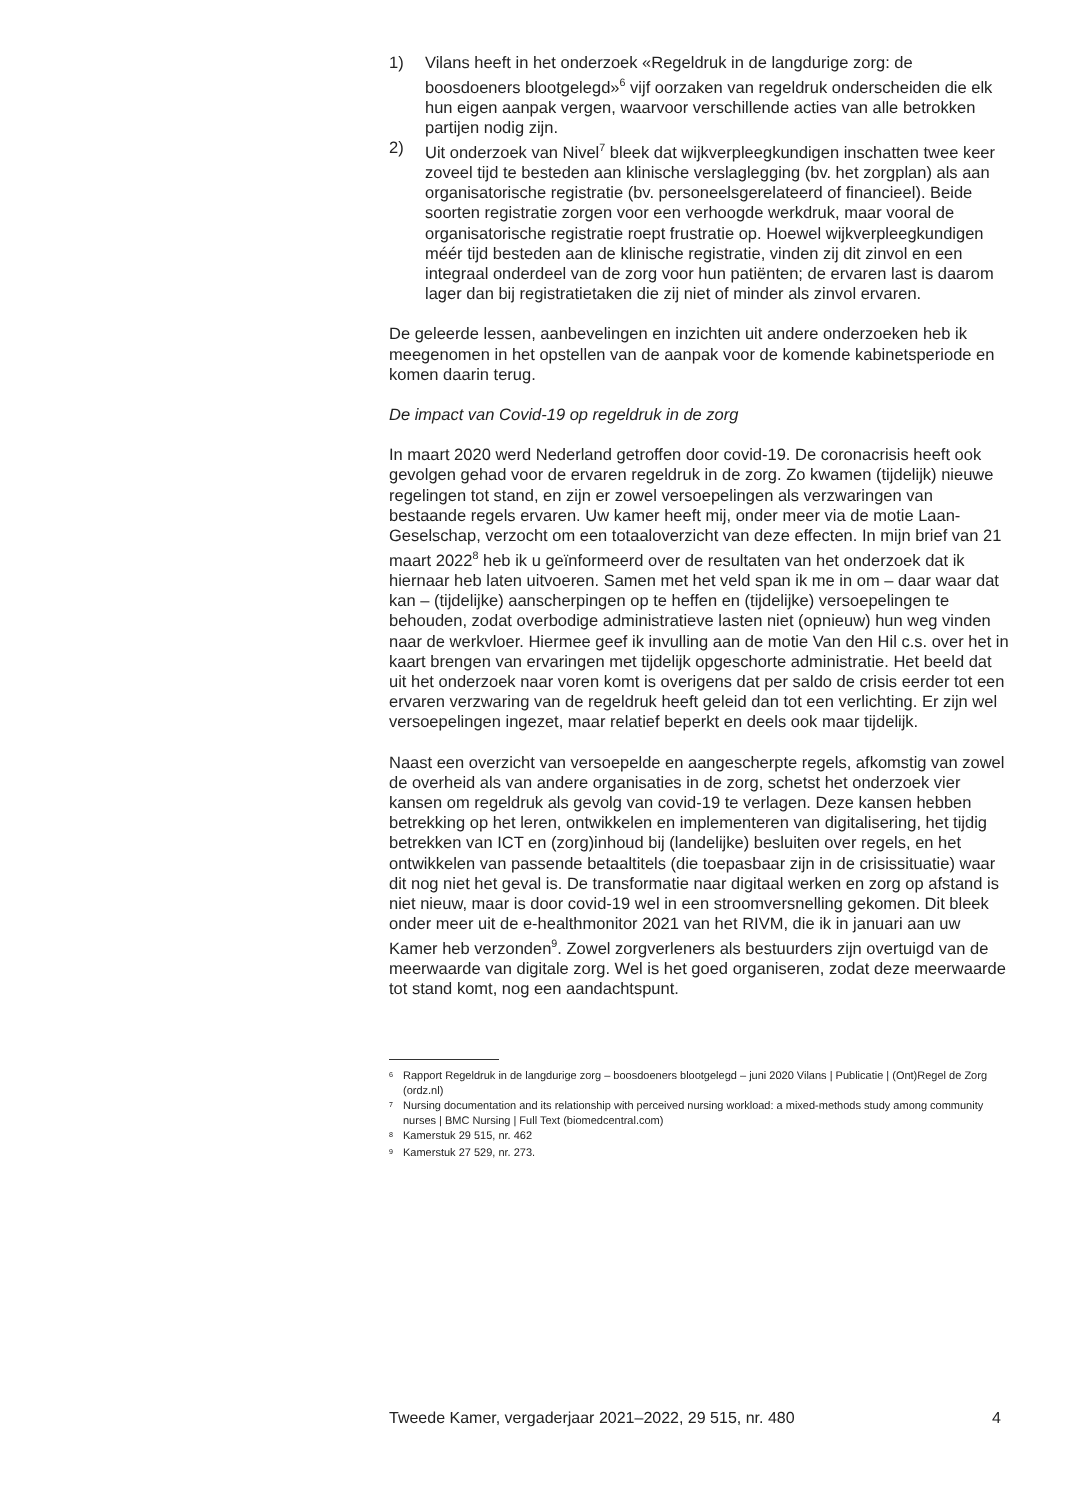1) Vilans heeft in het onderzoek «Regeldruk in de langdurige zorg: de boosdoeners blootgelegd»<sup>6</sup> vijf oorzaken van regeldruk onderscheiden die elk hun eigen aanpak vergen, waarvoor verschillende acties van alle betrokken partijen nodig zijn.
2) Uit onderzoek van Nivel<sup>7</sup> bleek dat wijkverpleegkundigen inschatten twee keer zoveel tijd te besteden aan klinische verslaglegging (bv. het zorgplan) als aan organisatorische registratie (bv. personeelsgerelateerd of financieel). Beide soorten registratie zorgen voor een verhoogde werkdruk, maar vooral de organisatorische registratie roept frustratie op. Hoewel wijkverpleegkundigen méér tijd besteden aan de klinische registratie, vinden zij dit zinvol en een integraal onderdeel van de zorg voor hun patiënten; de ervaren last is daarom lager dan bij registratietaken die zij niet of minder als zinvol ervaren.
De geleerde lessen, aanbevelingen en inzichten uit andere onderzoeken heb ik meegenomen in het opstellen van de aanpak voor de komende kabinetsperiode en komen daarin terug.
De impact van Covid-19 op regeldruk in de zorg
In maart 2020 werd Nederland getroffen door covid-19. De coronacrisis heeft ook gevolgen gehad voor de ervaren regeldruk in de zorg. Zo kwamen (tijdelijk) nieuwe regelingen tot stand, en zijn er zowel versoepelingen als verzwaringen van bestaande regels ervaren. Uw kamer heeft mij, onder meer via de motie Laan-Geselschap, verzocht om een totaaloverzicht van deze effecten. In mijn brief van 21 maart 2022<sup>8</sup> heb ik u geïnformeerd over de resultaten van het onderzoek dat ik hiernaar heb laten uitvoeren. Samen met het veld span ik me in om – daar waar dat kan – (tijdelijke) aanscherpingen op te heffen en (tijdelijke) versoepelingen te behouden, zodat overbodige administratieve lasten niet (opnieuw) hun weg vinden naar de werkvloer. Hiermee geef ik invulling aan de motie Van den Hil c.s. over het in kaart brengen van ervaringen met tijdelijk opgeschorte administratie. Het beeld dat uit het onderzoek naar voren komt is overigens dat per saldo de crisis eerder tot een ervaren verzwaring van de regeldruk heeft geleid dan tot een verlichting. Er zijn wel versoepelingen ingezet, maar relatief beperkt en deels ook maar tijdelijk.
Naast een overzicht van versoepelde en aangescherpte regels, afkomstig van zowel de overheid als van andere organisaties in de zorg, schetst het onderzoek vier kansen om regeldruk als gevolg van covid-19 te verlagen. Deze kansen hebben betrekking op het leren, ontwikkelen en implementeren van digitalisering, het tijdig betrekken van ICT en (zorg)inhoud bij (landelijke) besluiten over regels, en het ontwikkelen van passende betaaltitels (die toepasbaar zijn in de crisissituatie) waar dit nog niet het geval is. De transformatie naar digitaal werken en zorg op afstand is niet nieuw, maar is door covid-19 wel in een stroomversnelling gekomen. Dit bleek onder meer uit de e-healthmonitor 2021 van het RIVM, die ik in januari aan uw Kamer heb verzonden<sup>9</sup>. Zowel zorgverleners als bestuurders zijn overtuigd van de meerwaarde van digitale zorg. Wel is het goed organiseren, zodat deze meerwaarde tot stand komt, nog een aandachtspunt.
<sup>6</sup> Rapport Regeldruk in de langdurige zorg – boosdoeners blootgelegd – juni 2020 Vilans | Publicatie | (Ont)Regel de Zorg (ordz.nl)
<sup>7</sup> Nursing documentation and its relationship with perceived nursing workload: a mixed-methods study among community nurses | BMC Nursing | Full Text (biomedcentral.com)
<sup>8</sup> Kamerstuk 29 515, nr. 462
<sup>9</sup> Kamerstuk 27 529, nr. 273.
Tweede Kamer, vergaderjaar 2021–2022, 29 515, nr. 480 4